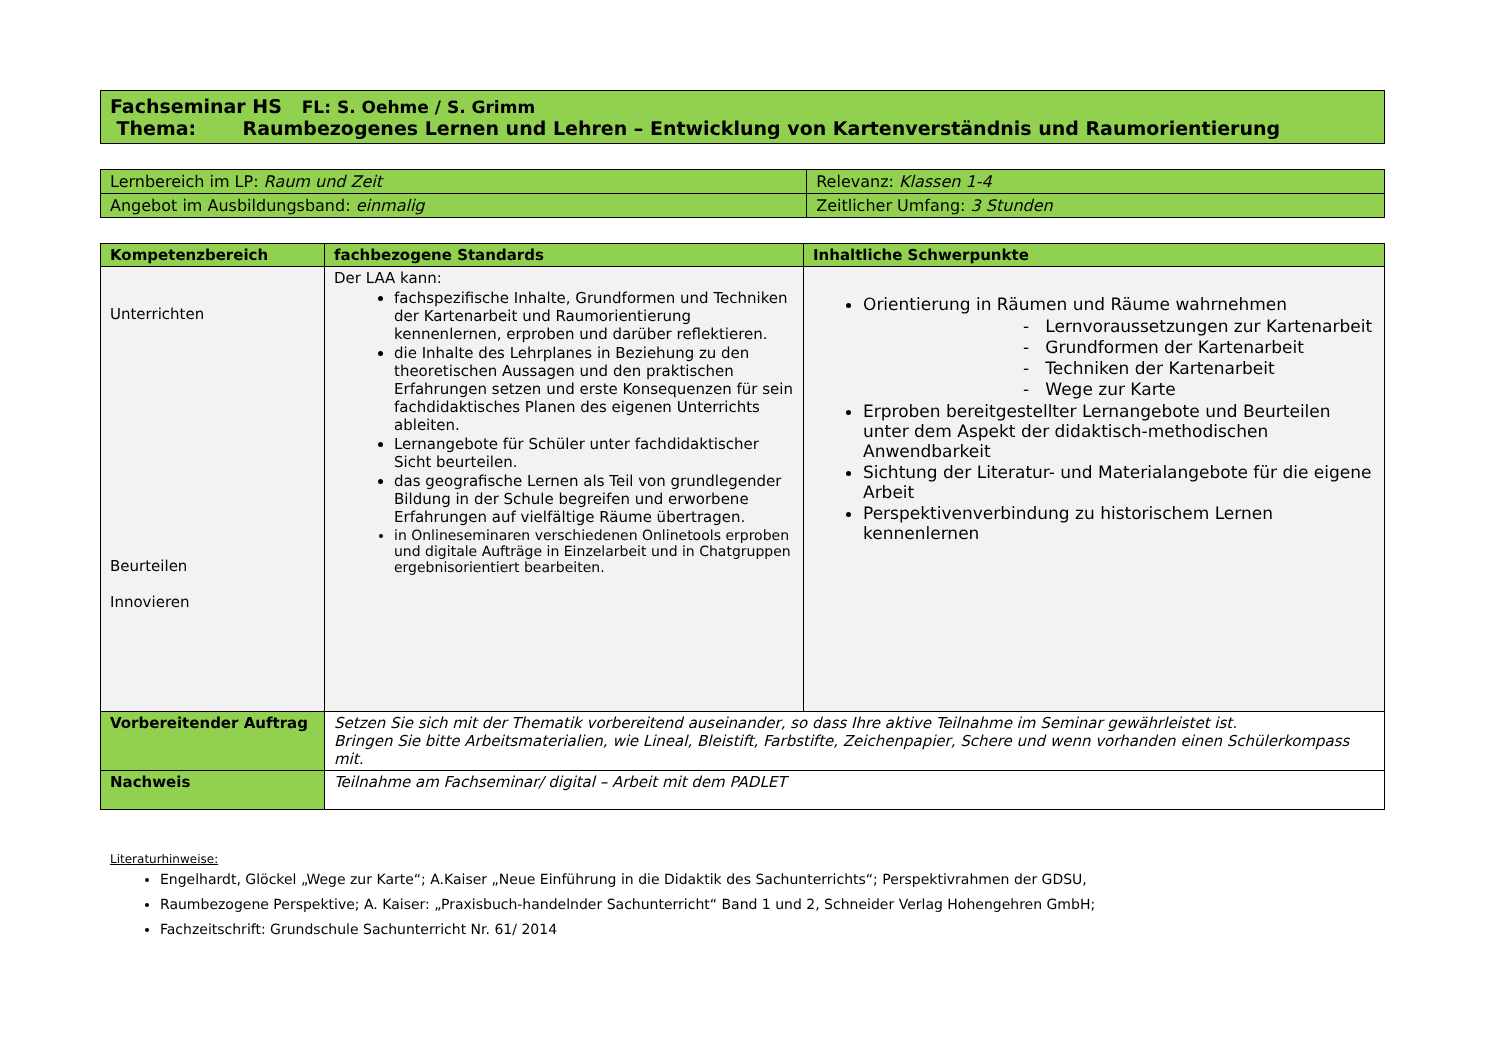| Fachseminar HS FL: S. Oehme / S. Grimm Thema: Raumbezogenes Lernen und Lehren – Entwicklung von Kartenverständnis und Raumorientierung |
| Lernbereich im LP: Raum und Zeit | Relevanz: Klassen 1-4 |
| Angebot im Ausbildungsband: einmalig | Zeitlicher Umfang: 3 Stunden |
| Kompetenzbereich | fachbezogene Standards | Inhaltliche Schwerpunkte |
| --- | --- | --- |
| Unterrichten Beurteilen Innovieren | Der LAA kann: fachspezifische Inhalte, Grundformen und Techniken der Kartenarbeit und Raumorientierung kennenlernen, erproben und darüber reflektieren. die Inhalte des Lehrplanes in Beziehung zu den theoretischen Aussagen und den praktischen Erfahrungen setzen und erste Konsequenzen für sein fachdidaktisches Planen des eigenen Unterrichts ableiten. Lernangebote für Schüler unter fachdidaktischer Sicht beurteilen. das geografische Lernen als Teil von grundlegender Bildung in der Schule begreifen und erworbene Erfahrungen auf vielfältige Räume übertragen. in Onlineseminaren verschiedenen Onlinetools erproben und digitale Aufträge in Einzelarbeit und in Chatgruppen ergebnisorientiert bearbeiten. | Orientierung in Räumen und Räume wahrnehmen - Lernvoraussetzungen zur Kartenarbeit - Grundformen der Kartenarbeit - Techniken der Kartenarbeit - Wege zur Karte Erproben bereitgestellter Lernangebote und Beurteilen unter dem Aspekt der didaktisch-methodischen Anwendbarkeit Sichtung der Literatur- und Materialangebote für die eigene Arbeit Perspektivenverbindung zu historischem Lernen kennenlernen |
| Vorbereitender Auftrag | Setzen Sie sich mit der Thematik vorbereitend auseinander, so dass Ihre aktive Teilnahme im Seminar gewährleistet ist. Bringen Sie bitte Arbeitsmaterialien, wie Lineal, Bleistift, Farbstifte, Zeichenpapier, Schere und wenn vorhanden einen Schülerkompass mit. | |
| Nachweis | Teilnahme am Fachseminar/ digital – Arbeit mit dem PADLET | |
Literaturhinweise:
Engelhardt, Glöckel „Wege zur Karte“; A.Kaiser „Neue Einführung in die Didaktik des Sachunterrichts“; Perspektivrahmen der GDSU,
Raumbezogene Perspektive; A. Kaiser: „Praxisbuch-handelnder Sachunterricht“ Band 1 und 2, Schneider Verlag Hohengehren GmbH;
Fachzeitschrift: Grundschule Sachunterricht Nr. 61/ 2014